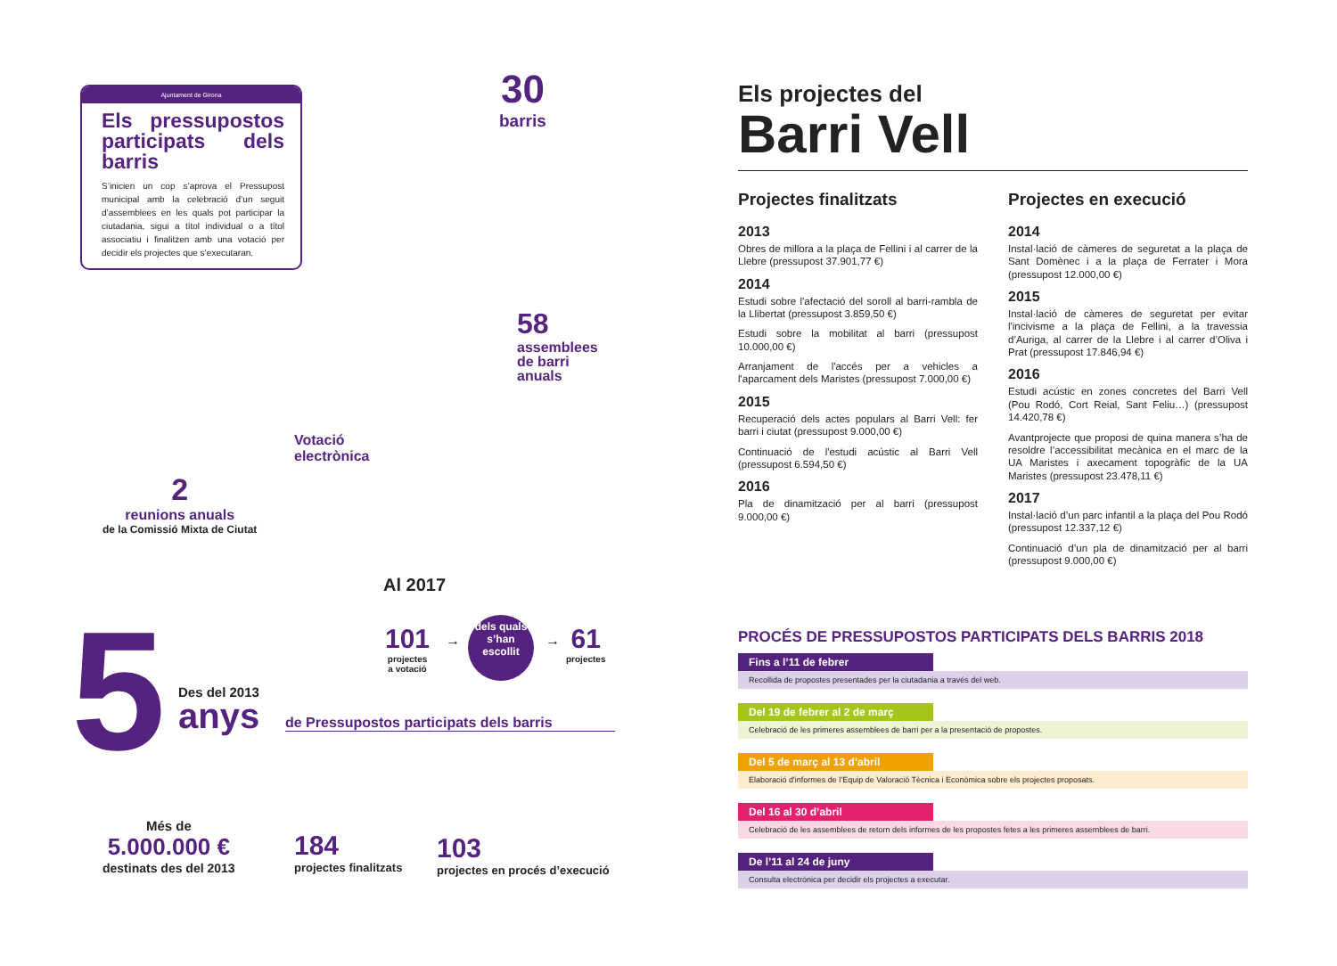Ajuntament de Girona
Els pressupostos participats dels barris
S’inicien un cop s’aprova el Pressupost municipal amb la celebració d’un seguit d’assemblees en les quals pot participar la ciutadania, sigui a títol individual o a títol associatiu i finalitzen amb una votació per decidir els projectes que s’executaran.
30
barris
58
assemblees
de barri
anuals
Votació
electrònica
2
reunions anuals
de la Comissió Mixta de Ciutat
Al 2017
101
projectes
a votació
→
dels quals s’han escollit
→
61
projectes
5
Des del 2013
anys
de Pressupostos participats dels barris
Més de
5.000.000 €
destinats des del 2013
184
projectes finalitzats
103
projectes en procés d’execució
Els projectes del
Barri Vell
Projectes finalitzats
2013
Obres de millora a la plaça de Fellini i al carrer de la Llebre (pressupost 37.901,77 €)
2014
Estudi sobre l'afectació del soroll al barri-rambla de la Llibertat (pressupost 3.859,50 €)
Estudi sobre la mobilitat al barri (pressupost 10.000,00 €)
Arranjament de l'accés per a vehicles a l'aparcament dels Maristes (pressupost 7.000,00 €)
2015
Recuperació dels actes populars al Barri Vell: fer barri i ciutat (pressupost 9.000,00 €)
Continuació de l'estudi acústic al Barri Vell (pressupost 6.594,50 €)
2016
Pla de dinamització per al barri (pressupost 9.000,00 €)
Projectes en execució
2014
Instal·lació de càmeres de seguretat a la plaça de Sant Domènec i a la plaça de Ferrater i Mora (pressupost 12.000,00 €)
2015
Instal·lació de càmeres de seguretat per evitar l'incivisme a la plaça de Fellini, a la travessia d’Auriga, al carrer de la Llebre i al carrer d’Oliva i Prat (pressupost 17.846,94 €)
2016
Estudi acústic en zones concretes del Barri Vell (Pou Rodó, Cort Reial, Sant Feliu…) (pressupost 14.420,78 €)
Avantprojecte que proposi de quina manera s’ha de resoldre l’accessibilitat mecànica en el marc de la UA Maristes i axecament topogràfic de la UA Maristes (pressupost 23.478,11 €)
2017
Instal·lació d’un parc infantil a la plaça del Pou Rodó (pressupost 12.337,12 €)
Continuació d’un pla de dinamització per al barri (pressupost 9.000,00 €)
PROCÉS DE PRESSUPOSTOS PARTICIPATS DELS BARRIS 2018
Fins a l’11 de febrer
Recollida de propostes presentades per la ciutadania a través del web.
Del 19 de febrer al 2 de març
Celebració de les primeres assemblees de barri per a la presentació de propostes.
Del 5 de març al 13 d’abril
Elaboració d'informes de l’Equip de Valoració Tècnica i Econòmica sobre els projectes proposats.
Del 16 al 30 d’abril
Celebració de les assemblees de retorn dels informes de les propostes fetes a les primeres assemblees de barri.
De l’11 al 24 de juny
Consulta electrònica per decidir els projectes a executar.